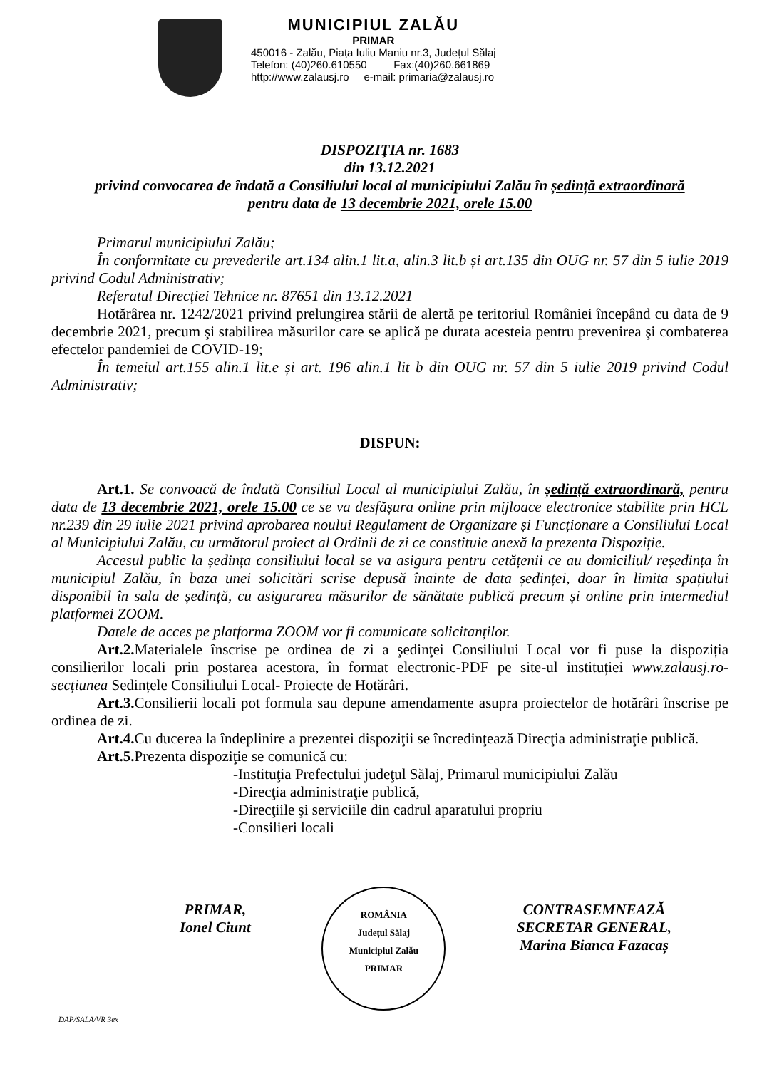MUNICIPIUL ZALĂU
PRIMAR
450016 - Zalău, Piața Iuliu Maniu nr.3, Județul Sălaj
Telefon: (40)260.610550 Fax:(40)260.661869
http://www.zalausj.ro e-mail: primaria@zalausj.ro
DISPOZIŢIA nr. 1683
din 13.12.2021
privind convocarea de îndată a Consiliului local al municipiului Zalău în ședință extraordinară
pentru data de 13 decembrie 2021, orele 15.00
Primarul municipiului Zalău;
În conformitate cu prevederile art.134 alin.1 lit.a, alin.3 lit.b și art.135 din OUG nr. 57 din 5 iulie 2019 privind Codul Administrativ;
Referatul Direcției Tehnice nr. 87651 din 13.12.2021
Hotărârea nr. 1242/2021 privind prelungirea stării de alertă pe teritoriul României începând cu data de 9 decembrie 2021, precum şi stabilirea măsurilor care se aplică pe durata acesteia pentru prevenirea şi combaterea efectelor pandemiei de COVID-19;
În temeiul art.155 alin.1 lit.e și art. 196 alin.1 lit b din OUG nr. 57 din 5 iulie 2019 privind Codul Administrativ;
DISPUN:
Art.1. Se convoacă de îndată Consiliul Local al municipiului Zalău, în ședință extraordinară, pentru data de 13 decembrie 2021, orele 15.00 ce se va desfășura online prin mijloace electronice stabilite prin HCL nr.239 din 29 iulie 2021 privind aprobarea noului Regulament de Organizare și Funcționare a Consiliului Local al Municipiului Zalău, cu următorul proiect al Ordinii de zi ce constituie anexă la prezenta Dispoziție.
Accesul public la ședința consiliului local se va asigura pentru cetățenii ce au domiciliul/ reședința în municipiul Zalău, în baza unei solicitări scrise depusă înainte de data ședinței, doar în limita spațiului disponibil în sala de ședință, cu asigurarea măsurilor de sănătate publică precum și online prin intermediul platformei ZOOM.
Datele de acces pe platforma ZOOM vor fi comunicate solicitanților.
Art.2. Materialele înscrise pe ordinea de zi a şedinţei Consiliului Local vor fi puse la dispoziția consilierilor locali prin postarea acestora, în format electronic-PDF pe site-ul instituției www.zalausj.ro-secțiunea Sedințele Consiliului Local- Proiecte de Hotărâri.
Art.3. Consilierii locali pot formula sau depune amendamente asupra proiectelor de hotărâri înscrise pe ordinea de zi.
Art.4. Cu ducerea la îndeplinire a prezentei dispoziţii se încredinţează Direcţia administraţie publică.
Art.5. Prezenta dispoziţie se comunică cu:
-Instituţia Prefectului judeţul Sălaj, Primarul municipiului Zalău
-Direcţia administraţie publică,
-Direcţiile şi serviciile din cadrul aparatului propriu
-Consilieri locali
PRIMAR,
Ionel Ciunt
ROMÂNIA
Județul Sălaj
Municipiul Zalău
PRIMAR
CONTRASEMNEAZĂ
SECRETAR GENERAL,
Marina Bianca Fazacaș
DAP/SALA/VR 3ex